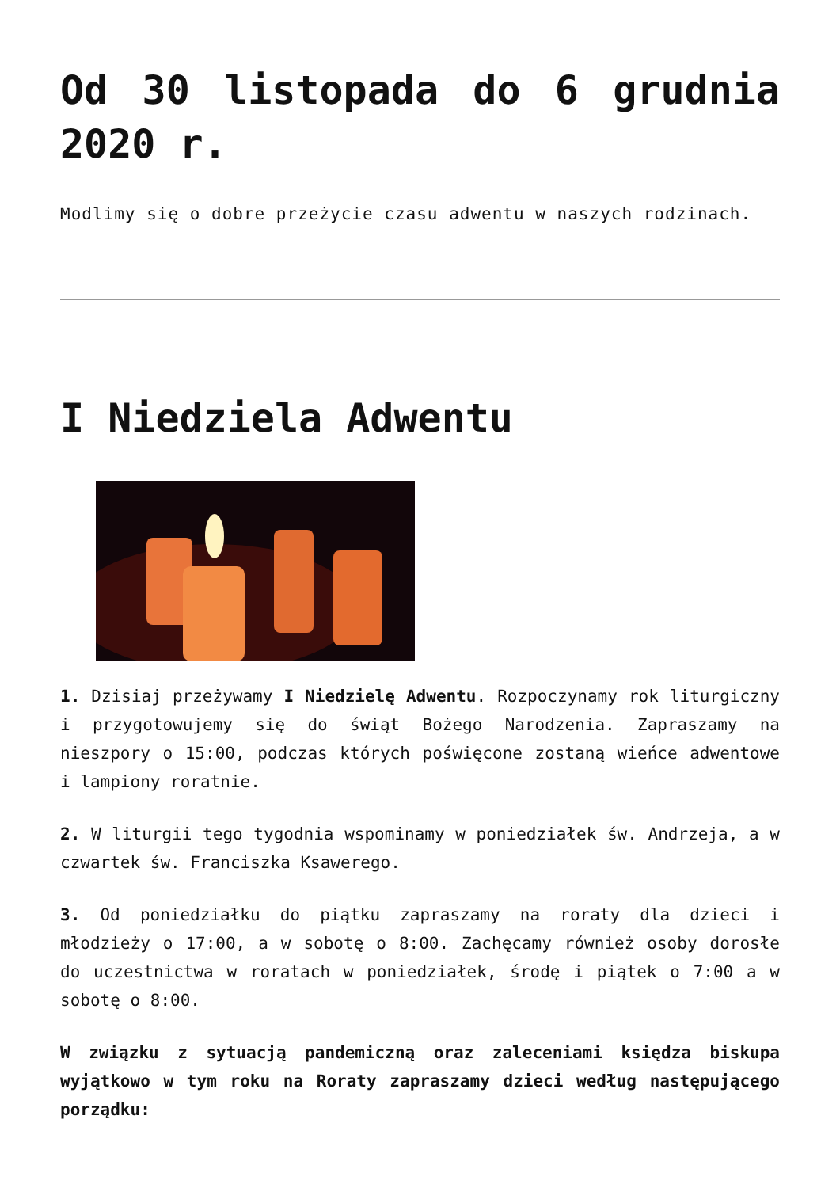Od 30 listopada do 6 grudnia 2020 r.
Modlimy się o dobre przeżycie czasu adwentu w naszych rodzinach.
I Niedziela Adwentu
1. Dzisiaj przeżywamy I Niedzielę Adwentu. Rozpoczynamy rok liturgiczny i przygotowujemy się do świąt Bożego Narodzenia. Zapraszamy na nieszpory o 15:00, podczas których poświęcone zostaną wieńce adwentowe i lampiony roratnie.
2. W liturgii tego tygodnia wspominamy w poniedziałek św. Andrzeja, a w czwartek św. Franciszka Ksawerego.
3. Od poniedziałku do piątku zapraszamy na roraty dla dzieci i młodzieży o 17:00, a w sobotę o 8:00. Zachęcamy również osoby dorosłe do uczestnictwa w roratach w poniedziałek, środę i piątek o 7:00 a w sobotę o 8:00.
W związku z sytuacją pandemiczną oraz zaleceniami księdza biskupa wyjątkowo w tym roku na Roraty zapraszamy dzieci według następującego porządku: